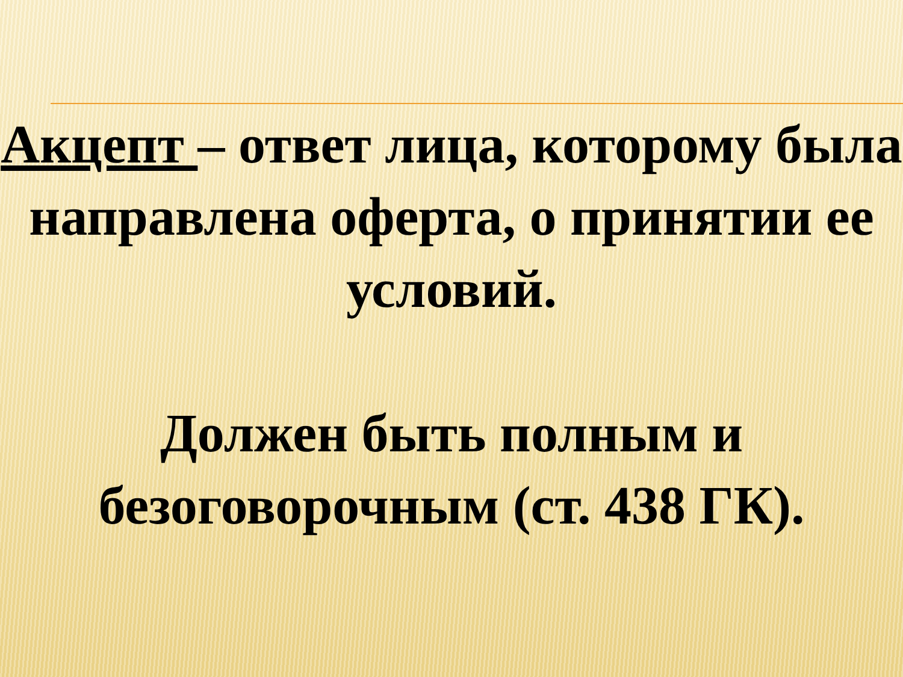Акцепт – ответ лица, которому была направлена оферта, о принятии ее условий.
Должен быть полным и безоговорочным (ст. 438 ГК).